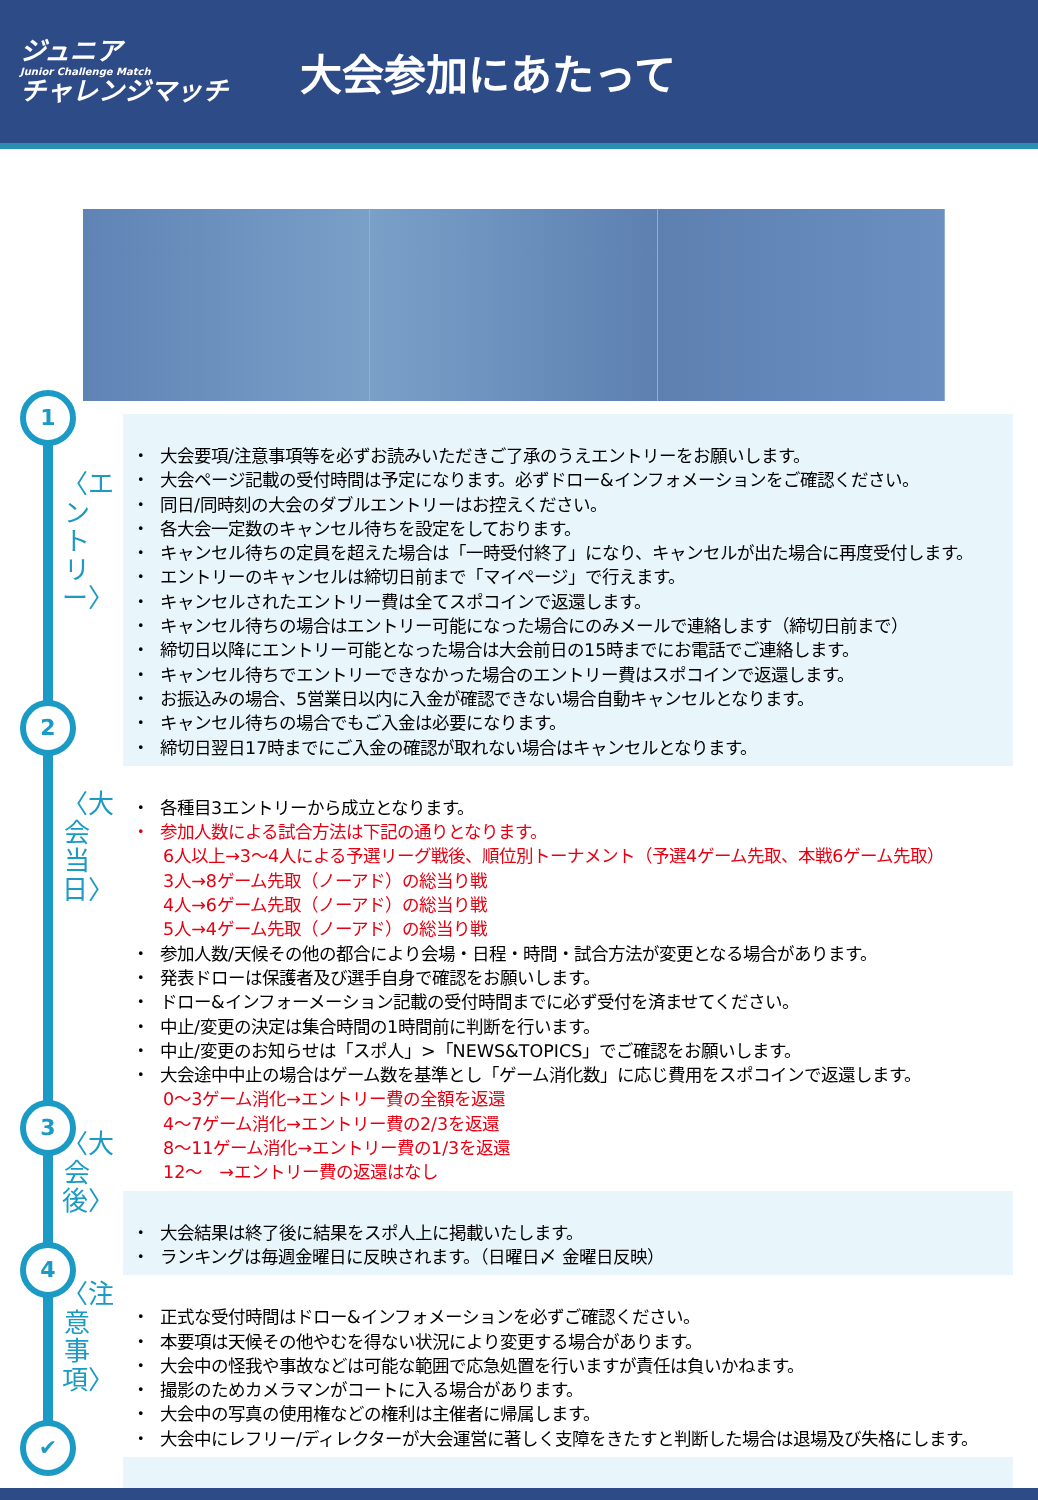ジュニア
Junior Challenge Match
チャレンジマッチ
大会参加にあたって
1
〈エントリー〉
2
〈大会当日〉
3
〈大会後〉
4
〈注意事項〉
✔
大会要項/注意事項等を必ずお読みいただきご了承のうえエントリーをお願いします。
大会ページ記載の受付時間は予定になります。必ずドロー&インフォメーションをご確認ください。
同日/同時刻の大会のダブルエントリーはお控えください。
各大会一定数のキャンセル待ちを設定をしております。
キャンセル待ちの定員を超えた場合は「一時受付終了」になり、キャンセルが出た場合に再度受付します。
エントリーのキャンセルは締切日前まで「マイページ」で行えます。
キャンセルされたエントリー費は全てスポコインで返還します。
キャンセル待ちの場合はエントリー可能になった場合にのみメールで連絡します（締切日前まで）
締切日以降にエントリー可能となった場合は大会前日の15時までにお電話でご連絡します。
キャンセル待ちでエントリーできなかった場合のエントリー費はスポコインで返還します。
お振込みの場合、5営業日以内に入金が確認できない場合自動キャンセルとなります。
キャンセル待ちの場合でもご入金は必要になります。
締切日翌日17時までにご入金の確認が取れない場合はキャンセルとなります。
各種目3エントリーから成立となります。
参加人数による試合方法は下記の通りとなります。
6人以上→3～4人による予選リーグ戦後、順位別トーナメント（予選4ゲーム先取、本戦6ゲーム先取）
3人→8ゲーム先取（ノーアド）の総当り戦
4人→6ゲーム先取（ノーアド）の総当り戦
5人→4ゲーム先取（ノーアド）の総当り戦
参加人数/天候その他の都合により会場・日程・時間・試合方法が変更となる場合があります。
発表ドローは保護者及び選手自身で確認をお願いします。
ドロー&インフォーメーション記載の受付時間までに必ず受付を済ませてください。
中止/変更の決定は集合時間の1時間前に判断を行います。
中止/変更のお知らせは「スポ人」>「NEWS&TOPICS」でご確認をお願いします。
大会途中中止の場合はゲーム数を基準とし「ゲーム消化数」に応じ費用をスポコインで返還します。
0～3ゲーム消化→エントリー費の全額を返還
4～7ゲーム消化→エントリー費の2/3を返還
8～11ゲーム消化→エントリー費の1/3を返還
12～　→エントリー費の返還はなし
大会結果は終了後に結果をスポ人上に掲載いたします。
ランキングは毎週金曜日に反映されます。（日曜日〆 金曜日反映）
正式な受付時間はドロー&インフォメーションを必ずご確認ください。
本要項は天候その他やむを得ない状況により変更する場合があります。
大会中の怪我や事故などは可能な範囲で応急処置を行いますが責任は負いかねます。
撮影のためカメラマンがコートに入る場合があります。
大会中の写真の使用権などの権利は主催者に帰属します。
大会中にレフリー/ディレクターが大会運営に著しく支障をきたすと判断した場合は退場及び失格にします。